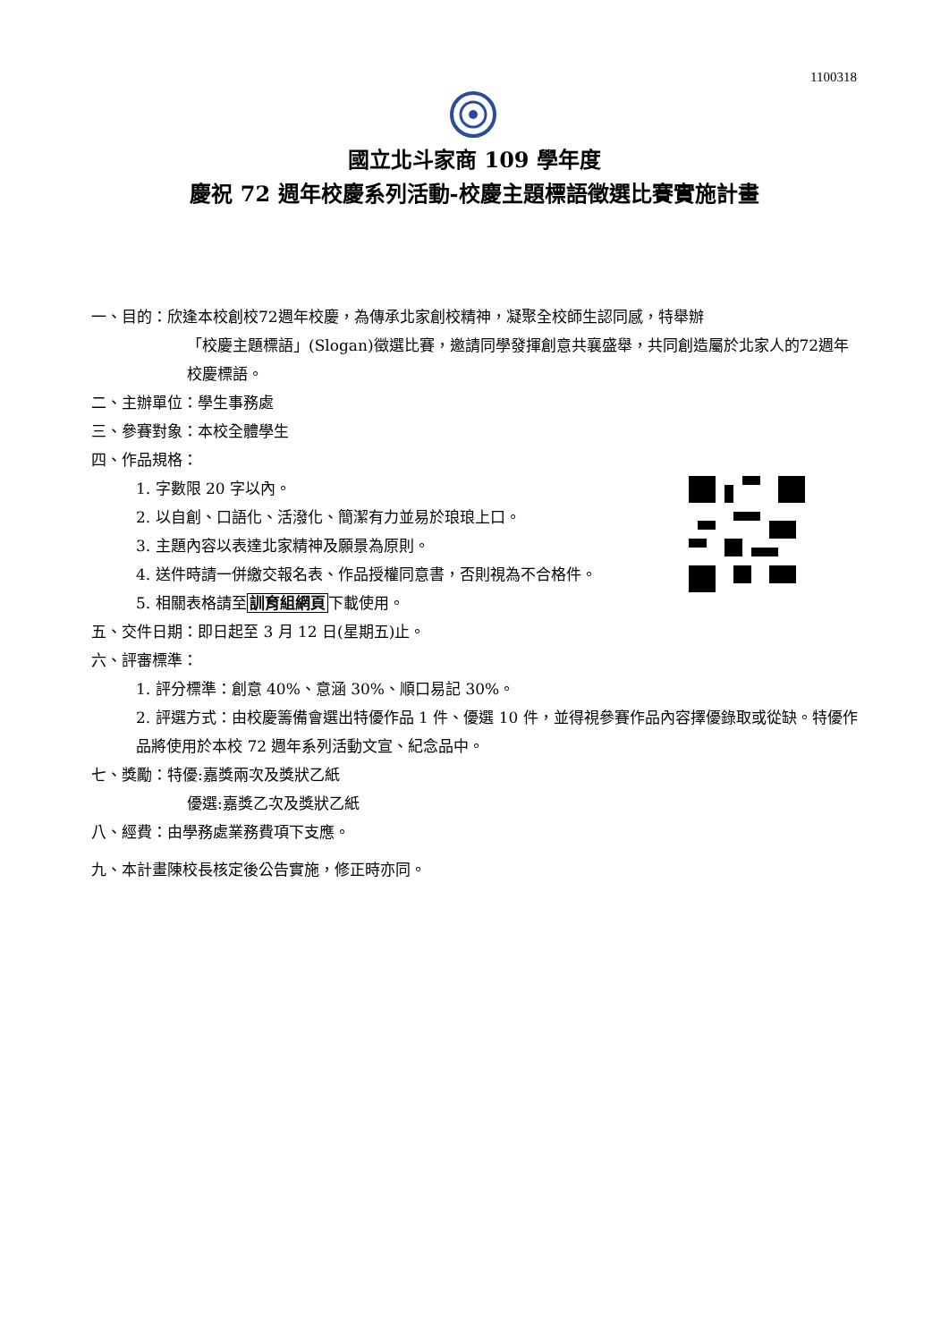1100318
國立北斗家商 109 學年度
慶祝 72 週年校慶系列活動-校慶主題標語徵選比賽實施計畫
一、目的：欣逢本校創校72週年校慶，為傳承北家創校精神，凝聚全校師生認同感，特舉辦
「校慶主題標語」(Slogan)徵選比賽，邀請同學發揮創意共襄盛舉，共同創造屬於北家人的72週年校慶標語。
二、主辦單位：學生事務處
三、參賽對象：本校全體學生
四、作品規格：
1. 字數限 20 字以內。
2. 以自創、口語化、活潑化、簡潔有力並易於琅琅上口。
3. 主題內容以表達北家精神及願景為原則。
4. 送件時請一併繳交報名表、作品授權同意書，否則視為不合格件。
5. 相關表格請至訓育組網頁下載使用。
五、交件日期：即日起至 3 月 12 日(星期五)止。
六、評審標準：
1. 評分標準：創意 40%、意涵 30%、順口易記 30%。
2. 評選方式：由校慶籌備會選出特優作品 1 件、優選 10 件，並得視參賽作品內容擇優錄取或從缺。特優作品將使用於本校 72 週年系列活動文宣、紀念品中。
七、獎勵：特優:嘉獎兩次及獎狀乙紙
優選:嘉獎乙次及獎狀乙紙
八、經費：由學務處業務費項下支應。
九、本計畫陳校長核定後公告實施，修正時亦同。